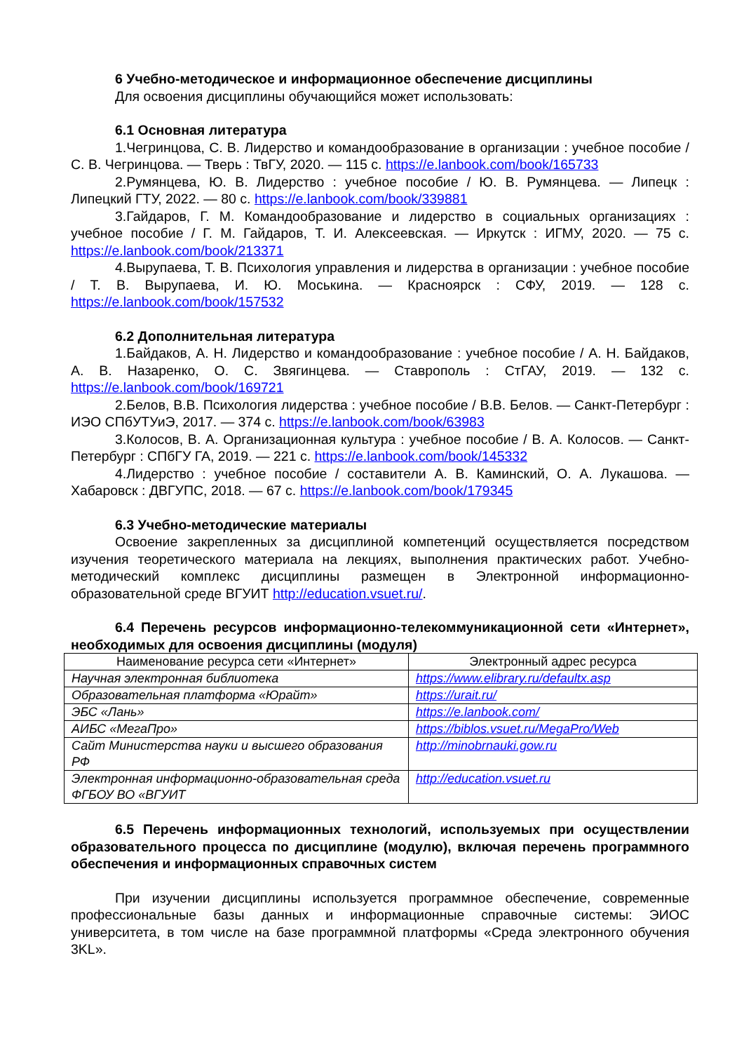6 Учебно-методическое и информационное обеспечение дисциплины
Для освоения дисциплины обучающийся может использовать:
6.1 Основная литература
1.Чегринцова, С. В. Лидерство и командообразование в организации : учебное пособие / С. В. Чегринцова. — Тверь : ТвГУ, 2020. — 115 с. https://e.lanbook.com/book/165733
2.Румянцева, Ю. В. Лидерство : учебное пособие / Ю. В. Румянцева. — Липецк : Липецкий ГТУ, 2022. — 80 с. https://e.lanbook.com/book/339881
3.Гайдаров, Г. М. Командообразование и лидерство в социальных организациях : учебное пособие / Г. М. Гайдаров, Т. И. Алексеевская. — Иркутск : ИГМУ, 2020. — 75 с. https://e.lanbook.com/book/213371
4.Вырупаева, Т. В. Психология управления и лидерства в организации : учебное пособие / Т. В. Вырупаева, И. Ю. Моськина. — Красноярск : СФУ, 2019. — 128 с. https://e.lanbook.com/book/157532
6.2 Дополнительная литература
1.Байдаков, А. Н. Лидерство и командообразование : учебное пособие / А. Н. Байдаков, А. В. Назаренко, О. С. Звягинцева. — Ставрополь : СтГАУ, 2019. — 132 с. https://e.lanbook.com/book/169721
2.Белов, В.В. Психология лидерства : учебное пособие / В.В. Белов. — Санкт-Петербург : ИЭО СПбУТУиЭ, 2017. — 374 с. https://e.lanbook.com/book/63983
3.Колосов, В. А. Организационная культура : учебное пособие / В. А. Колосов. — Санкт-Петербург : СПбГУ ГА, 2019. — 221 с. https://e.lanbook.com/book/145332
4.Лидерство : учебное пособие / составители А. В. Каминский, О. А. Лукашова. — Хабаровск : ДВГУПС, 2018. — 67 с. https://e.lanbook.com/book/179345
6.3 Учебно-методические материалы
Освоение закрепленных за дисциплиной компетенций осуществляется посредством изучения теоретического материала на лекциях, выполнения практических работ. Учебно-методический комплекс дисциплины размещен в Электронной информационно-образовательной среде ВГУИТ http://education.vsuet.ru/.
6.4 Перечень ресурсов информационно-телекоммуникационной сети «Интернет», необходимых для освоения дисциплины (модуля)
| Наименование ресурса сети «Интернет» | Электронный адрес ресурса |
| --- | --- |
| Научная электронная библиотека | https://www.elibrary.ru/defaultx.asp |
| Образовательная платформа «Юрайт» | https://urait.ru/ |
| ЭБС «Лань» | https://e.lanbook.com/ |
| АИБС «МегаПро» | https://biblos.vsuet.ru/MegaPro/Web |
| Сайт Министерства науки и высшего образования РФ | http://minobrnauki.gow.ru |
| Электронная информационно-образовательная среда ФГБОУ ВО «ВГУИТ | http://education.vsuet.ru |
6.5 Перечень информационных технологий, используемых при осуществлении образовательного процесса по дисциплине (модулю), включая перечень программного обеспечения и информационных справочных систем
При изучении дисциплины используется программное обеспечение, современные профессиональные базы данных и информационные справочные системы: ЭИОС университета, в том числе на базе программной платформы «Среда электронного обучения 3KL».